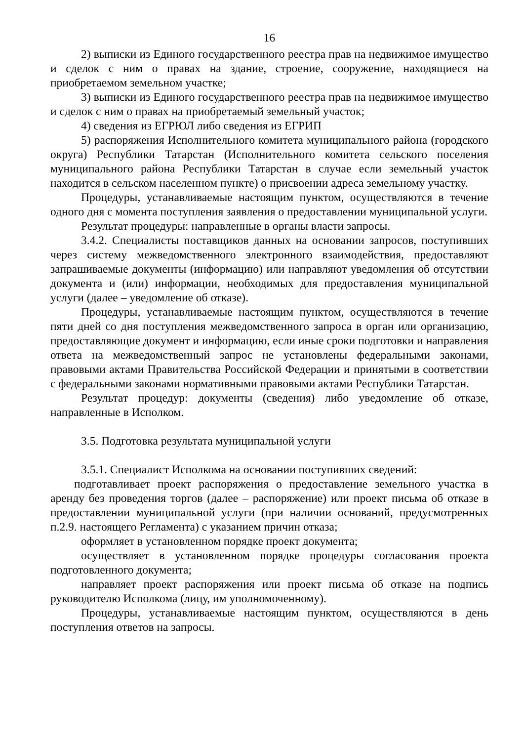16
2) выписки из Единого государственного реестра прав на недвижимое имущество и сделок с ним о правах на здание, строение, сооружение, находящиеся на приобретаемом земельном участке;
3) выписки из Единого государственного реестра прав на недвижимое имущество и сделок с ним о правах на приобретаемый земельный участок;
4) сведения из ЕГРЮЛ либо сведения из ЕГРИП
5) распоряжения Исполнительного комитета муниципального района (городского округа) Республики Татарстан (Исполнительного комитета сельского поселения муниципального района Республики Татарстан в случае если земельный участок находится в сельском населенном пункте) о присвоении адреса земельному участку.
Процедуры, устанавливаемые настоящим пунктом, осуществляются в течение одного дня с момента поступления заявления о предоставлении муниципальной услуги.
Результат процедуры: направленные в органы власти запросы.
3.4.2. Специалисты поставщиков данных на основании запросов, поступивших через систему межведомственного электронного взаимодействия, предоставляют запрашиваемые документы (информацию) или направляют уведомления об отсутствии документа и (или) информации, необходимых для предоставления муниципальной услуги (далее – уведомление об отказе).
Процедуры, устанавливаемые настоящим пунктом, осуществляются в течение пяти дней со дня поступления межведомственного запроса в орган или организацию, предоставляющие документ и информацию, если иные сроки подготовки и направления ответа на межведомственный запрос не установлены федеральными законами, правовыми актами Правительства Российской Федерации и принятыми в соответствии с федеральными законами нормативными правовыми актами Республики Татарстан.
Результат процедур: документы (сведения) либо уведомление об отказе, направленные в Исполком.
3.5. Подготовка результата муниципальной услуги
3.5.1. Специалист Исполкома на основании поступивших сведений:
подготавливает проект распоряжения о предоставление земельного участка в аренду без проведения торгов (далее – распоряжение) или проект письма об отказе в предоставлении муниципальной услуги (при наличии оснований, предусмотренных п.2.9. настоящего Регламента) с указанием причин отказа;
оформляет в установленном порядке проект документа;
осуществляет в установленном порядке процедуры согласования проекта подготовленного документа;
направляет проект распоряжения или проект письма об отказе на подпись руководителю Исполкома (лицу, им уполномоченному).
Процедуры, устанавливаемые настоящим пунктом, осуществляются в день поступления ответов на запросы.